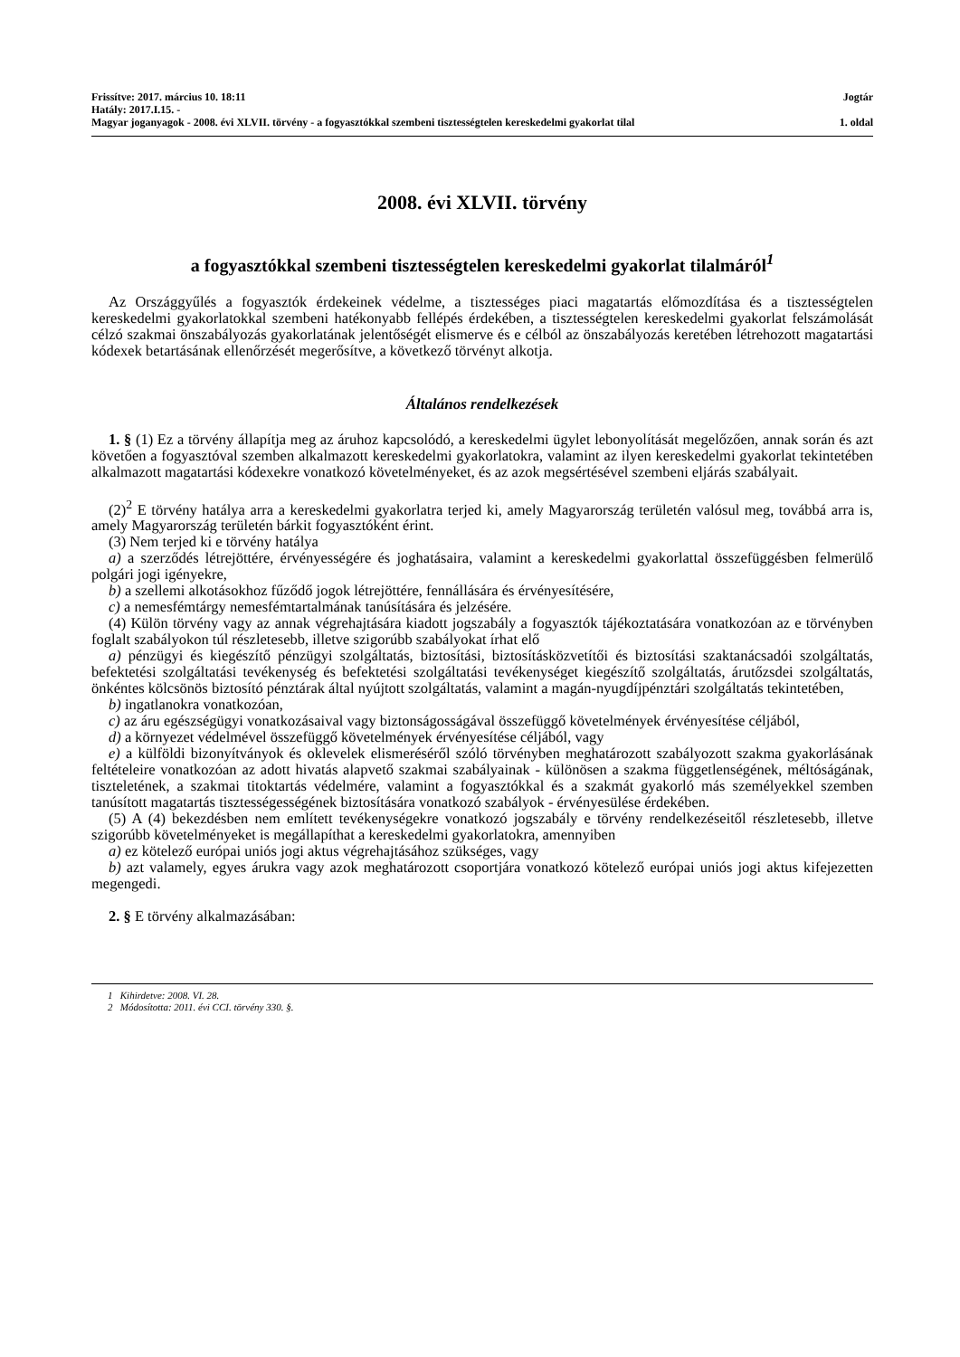Frissítve: 2017. március 10. 18:11 Jogtár
Hatály: 2017.I.15. -
Magyar joganyagok - 2008. évi XLVII. törvény - a fogyasztókkal szembeni tisztességtelen kereskedelmi gyakorlat tilal 1. oldal
2008. évi XLVII. törvény
a fogyasztókkal szembeni tisztességtelen kereskedelmi gyakorlat tilalmáról<sup>1</sup>
Az Országgyűlés a fogyasztók érdekeinek védelme, a tisztességes piaci magatartás előmozdítása és a tisztességtelen kereskedelmi gyakorlatokkal szembeni hatékonyabb fellépés érdekében, a tisztességtelen kereskedelmi gyakorlat felszámolását célzó szakmai önszabályozás gyakorlatának jelentőségét elismerve és e célból az önszabályozás keretében létrehozott magatartási kódexek betartásának ellenőrzését megerősítve, a következő törvényt alkotja.
Általános rendelkezések
1. § (1) Ez a törvény állapítja meg az áruhoz kapcsolódó, a kereskedelmi ügylet lebonyolítását megelőzően, annak során és azt követően a fogyasztóval szemben alkalmazott kereskedelmi gyakorlatokra, valamint az ilyen kereskedelmi gyakorlat tekintetében alkalmazott magatartási kódexekre vonatkozó követelményeket, és az azok megsértésével szembeni eljárás szabályait.
(2)<sup>2</sup> E törvény hatálya arra a kereskedelmi gyakorlatra terjed ki, amely Magyarország területén valósul meg, továbbá arra is, amely Magyarország területén bárkit fogyasztóként érint.
(3) Nem terjed ki e törvény hatálya
a) a szerződés létrejöttére, érvényességére és joghatásaira, valamint a kereskedelmi gyakorlattal összefüggésben felmerülő polgári jogi igényekre,
b) a szellemi alkotásokhoz fűződő jogok létrejöttére, fennállására és érvényesítésére,
c) a nemesfémtárgy nemesfémtartalmának tanúsítására és jelzésére.
(4) Külön törvény vagy az annak végrehajtására kiadott jogszabály a fogyasztók tájékoztatására vonatkozóan az e törvényben foglalt szabályokon túl részletesebb, illetve szigorúbb szabályokat írhat elő
a) pénzügyi és kiegészítő pénzügyi szolgáltatás, biztosítási, biztosításközvetítői és biztosítási szaktanácsadói szolgáltatás, befektetési szolgáltatási tevékenység és befektetési szolgáltatási tevékenységet kiegészítő szolgáltatás, árutőzsdei szolgáltatás, önkéntes kölcsönös biztosító pénztárak által nyújtott szolgáltatás, valamint a magán-nyugdíjpénztári szolgáltatás tekintetében,
b) ingatlanokra vonatkozóan,
c) az áru egészségügyi vonatkozásaival vagy biztonságosságával összefüggő követelmények érvényesítése céljából,
d) a környezet védelmével összefüggő követelmények érvényesítése céljából, vagy
e) a külföldi bizonyítványok és oklevelek elismeréséről szóló törvényben meghatározott szabályozott szakma gyakorlásának feltételeire vonatkozóan az adott hivatás alapvető szakmai szabályainak - különösen a szakma függetlenségének, méltóságának, tiszteletének, a szakmai titoktartás védelmére, valamint a fogyasztókkal és a szakmát gyakorló más személyekkel szemben tanúsított magatartás tisztességességének biztosítására vonatkozó szabályok - érvényesülése érdekében.
(5) A (4) bekezdésben nem említett tevékenységekre vonatkozó jogszabály e törvény rendelkezéseitől részletesebb, illetve szigorúbb követelményeket is megállapíthat a kereskedelmi gyakorlatokra, amennyiben
a) ez kötelező európai uniós jogi aktus végrehajtásához szükséges, vagy
b) azt valamely, egyes árukra vagy azok meghatározott csoportjára vonatkozó kötelező európai uniós jogi aktus kifejezetten megengedi.
2. § E törvény alkalmazásában:
1 Kihirdetve: 2008. VI. 28.
2 Módosította: 2011. évi CCI. törvény 330. §.